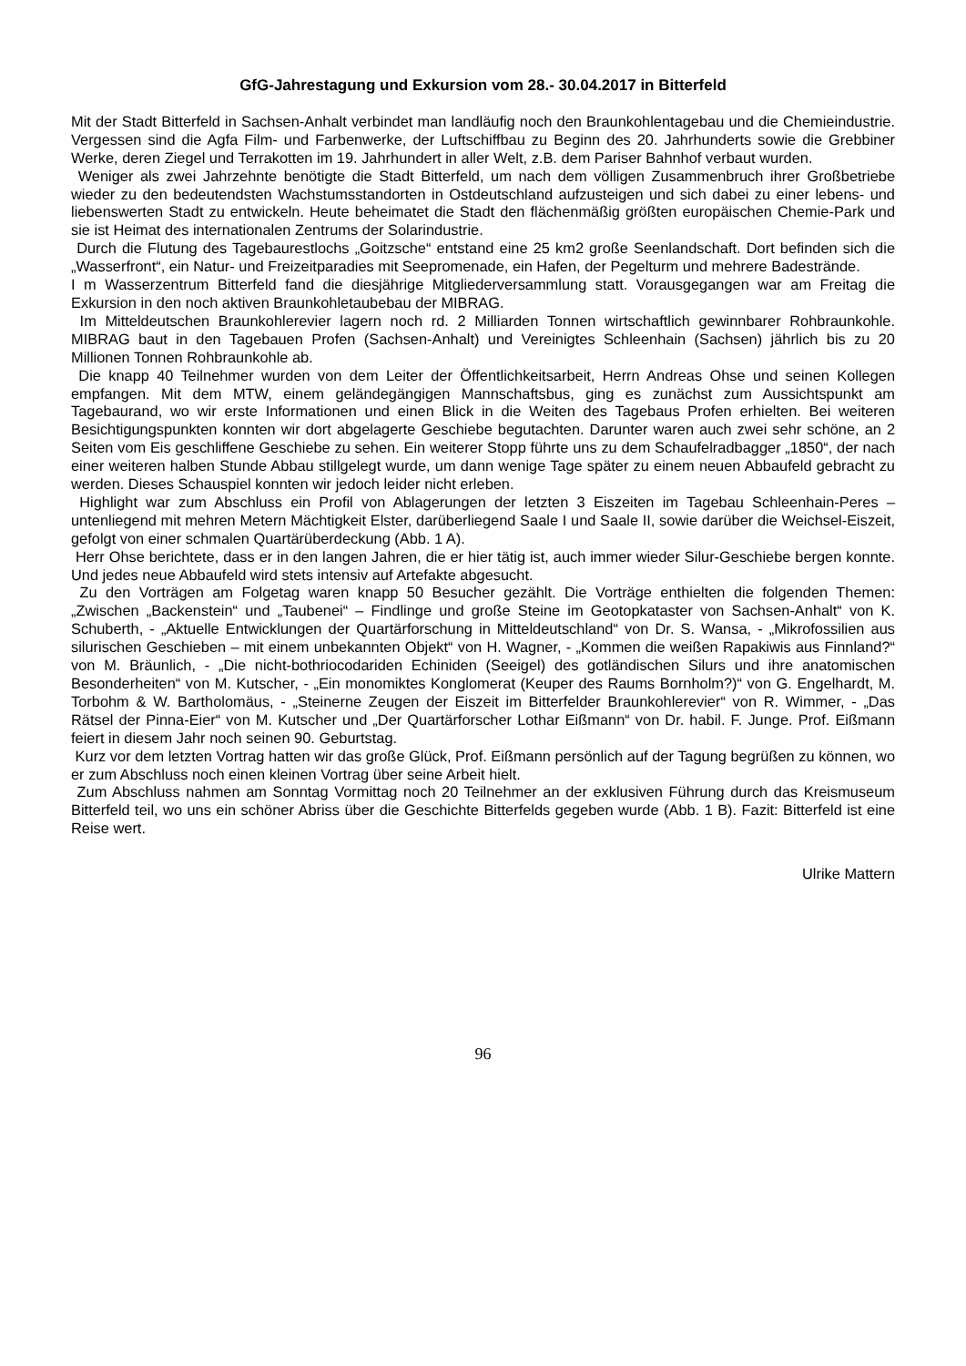GfG-Jahrestagung und Exkursion vom 28.- 30.04.2017 in Bitterfeld
Mit der Stadt Bitterfeld in Sachsen-Anhalt verbindet man landläufig noch den Braunkohlentagebau und die Chemieindustrie. Vergessen sind die Agfa Film- und Farbenwerke, der Luftschiffbau zu Beginn des 20. Jahrhunderts sowie die Grebbiner Werke, deren Ziegel und Terrakotten im 19. Jahrhundert in aller Welt, z.B. dem Pariser Bahnhof verbaut wurden.
Weniger als zwei Jahrzehnte benötigte die Stadt Bitterfeld, um nach dem völligen Zusammenbruch ihrer Großbetriebe wieder zu den bedeutendsten Wachstumsstandorten in Ostdeutschland aufzusteigen und sich dabei zu einer lebens- und liebenswerten Stadt zu entwickeln. Heute beheimatet die Stadt den flächenmäßig größten europäischen Chemie-Park und sie ist Heimat des internationalen Zentrums der Solarindustrie.
Durch die Flutung des Tagebaurestlochs „Goitzsche“ entstand eine 25 km2 große Seenlandschaft. Dort befinden sich die „Wasserfront“, ein Natur- und Freizeitparadies mit Seepromenade, ein Hafen, der Pegelturm und mehrere Badestrände.
I m Wasserzentrum Bitterfeld fand die diesjährige Mitgliederversammlung statt. Vorausgegangen war am Freitag die Exkursion in den noch aktiven Braunkohletaubebau der MIBRAG.
Im Mitteldeutschen Braunkohlerevier lagern noch rd. 2 Milliarden Tonnen wirtschaftlich gewinnbarer Rohbraunkohle. MIBRAG baut in den Tagebauen Profen (Sachsen-Anhalt) und Vereinigtes Schleenhain (Sachsen) jährlich bis zu 20 Millionen Tonnen Rohbraunkohle ab.
Die knapp 40 Teilnehmer wurden von dem Leiter der Öffentlichkeitsarbeit, Herrn Andreas Ohse und seinen Kollegen empfangen. Mit dem MTW, einem geländegängigen Mannschaftsbus, ging es zunächst zum Aussichtspunkt am Tagebaurand, wo wir erste Informationen und einen Blick in die Weiten des Tagebaus Profen erhielten. Bei weiteren Besichtigungspunkten konnten wir dort abgelagerte Geschiebe begutachten. Darunter waren auch zwei sehr schöne, an 2 Seiten vom Eis geschliffene Geschiebe zu sehen. Ein weiterer Stopp führte uns zu dem Schaufelradbagger „1850“, der nach einer weiteren halben Stunde Abbau stillgelegt wurde, um dann wenige Tage später zu einem neuen Abbaufeld gebracht zu werden. Dieses Schauspiel konnten wir jedoch leider nicht erleben.
Highlight war zum Abschluss ein Profil von Ablagerungen der letzten 3 Eiszeiten im Tagebau Schleenhain-Peres – untenliegend mit mehren Metern Mächtigkeit Elster, darüberliegend Saale I und Saale II, sowie darüber die Weichsel-Eiszeit, gefolgt von einer schmalen Quartärüberdeckung (Abb. 1 A).
Herr Ohse berichtete, dass er in den langen Jahren, die er hier tätig ist, auch immer wieder Silur-Geschiebe bergen konnte. Und jedes neue Abbaufeld wird stets intensiv auf Artefakte abgesucht.
Zu den Vorträgen am Folgetag waren knapp 50 Besucher gezählt. Die Vorträge enthielten die folgenden Themen: „Zwischen „Backenstein“ und „Taubenei“ – Findlinge und große Steine im Geotopkataster von Sachsen-Anhalt“ von K. Schuberth, - „Aktuelle Entwicklungen der Quartärforschung in Mitteldeutschland“ von Dr. S. Wansa, - „Mikrofossilien aus silurischen Geschieben – mit einem unbekannten Objekt“ von H. Wagner, - „Kommen die weißen Rapakiwis aus Finnland?“ von M. Bräunlich, - „Die nicht-bothriocodariden Echiniden (Seeigel) des gotländischen Silurs und ihre anatomischen Besonderheiten“ von M. Kutscher, - „Ein monomiktes Konglomerat (Keuper des Raums Bornholm?)“ von G. Engelhardt, M. Torbohm & W. Bartholomäus, - „Steinerne Zeugen der Eiszeit im Bitterfelder Braunkohlerevier“ von R. Wimmer, - „Das Rätsel der Pinna-Eier“ von M. Kutscher und „Der Quartärforscher Lothar Eißmann“ von Dr. habil. F. Junge. Prof. Eißmann feiert in diesem Jahr noch seinen 90. Geburtstag.
Kurz vor dem letzten Vortrag hatten wir das große Glück, Prof. Eißmann persönlich auf der Tagung begrüßen zu können, wo er zum Abschluss noch einen kleinen Vortrag über seine Arbeit hielt.
Zum Abschluss nahmen am Sonntag Vormittag noch 20 Teilnehmer an der exklusiven Führung durch das Kreismuseum Bitterfeld teil, wo uns ein schöner Abriss über die Geschichte Bitterfelds gegeben wurde (Abb. 1 B). Fazit: Bitterfeld ist eine Reise wert.
Ulrike Mattern
96